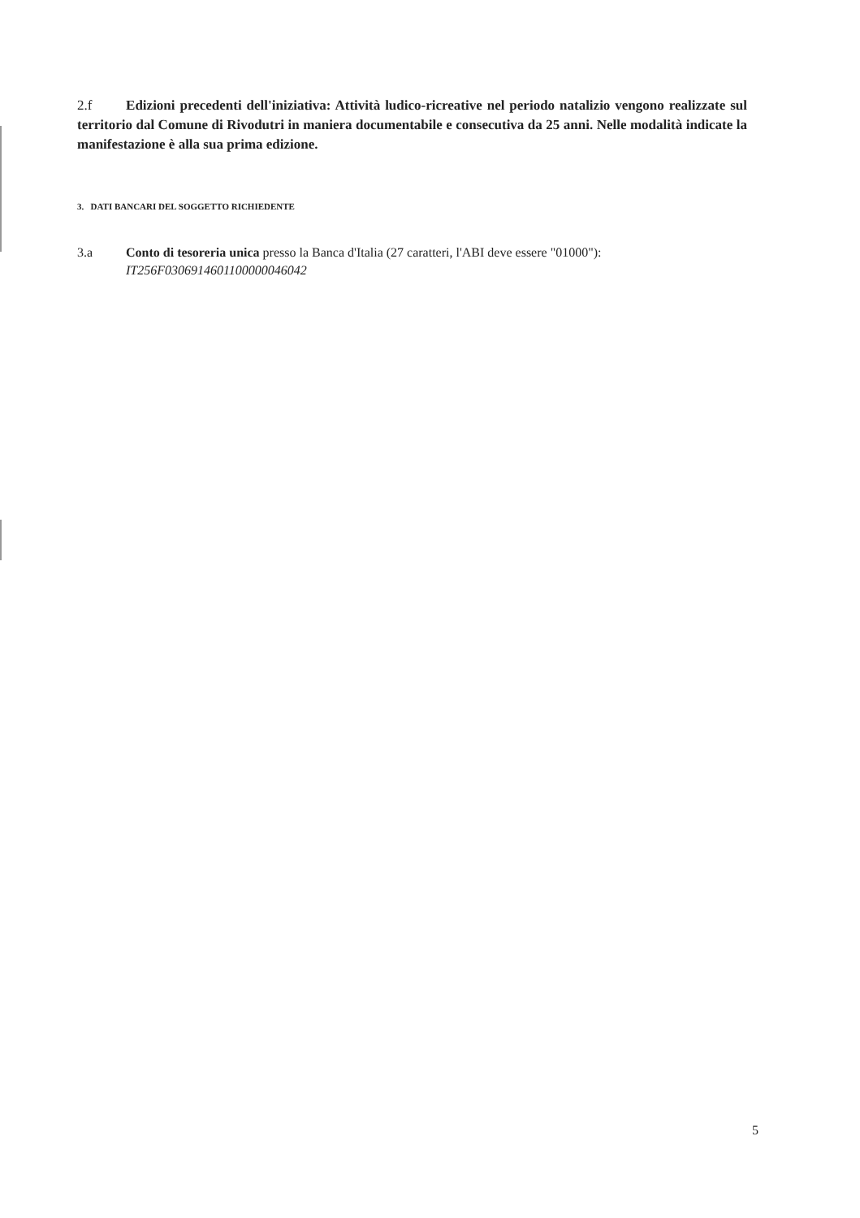2.f Edizioni precedenti dell'iniziativa: Attività ludico-ricreative nel periodo natalizio vengono realizzate sul territorio dal Comune di Rivodutri in maniera documentabile e consecutiva da 25 anni. Nelle modalità indicate la manifestazione è alla sua prima edizione.
3. DATI BANCARI DEL SOGGETTO RICHIEDENTE
3.a Conto di tesoreria unica presso la Banca d'Italia (27 caratteri, l'ABI deve essere "01000"):
IT256F0306914601100000046042
5